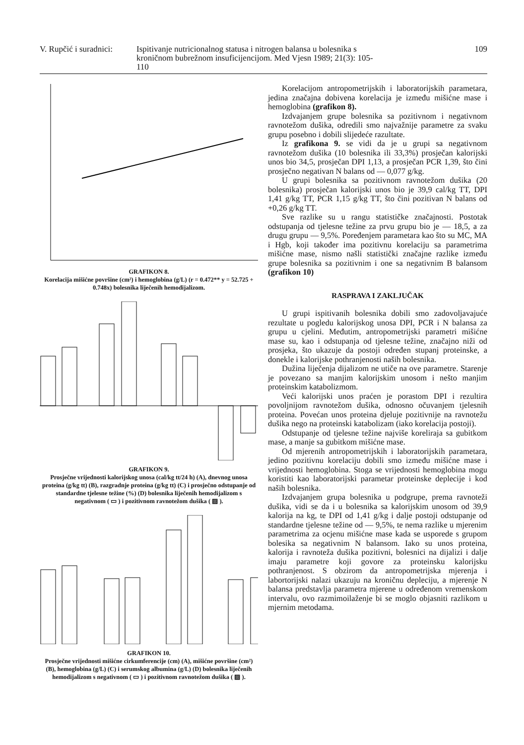V. Rupčić i suradnici:
Ispitivanje nutricionalnog statusa i nitrogen balansa u bolesnika s kroničnom bubrežnom insuficijencijom. Med Vjesn 1989; 21(3): 105-110
109
GRAFIKON 8.
Korelacija mišićne površine (cm²) i hemoglobina (g/L) (r = 0.472** y = 52.725 + 0.748x) bolesnika liječenih hemodijalizom.
GRAFIKON 9.
Prosječne vrijednosti kalorijskog unosa (cal/kg tt/24 h) (A), dnevnog unosa proteina (g/kg tt) (B), razgradnje proteina (g/kg tt) (C) i prosječno odstupanje od standardne tjelesne težine (%) (D) bolesnika liječenih hemodijalizom s negativnom ( ▭ ) i pozitivnom ravnotežom dušika ( ▨ ).
GRAFIKON 10.
Prosječne vrijednosti mišićne cirkumferencije (cm) (A), mišićne površine (cm²) (B), hemoglobina (g/L) (C) i serumskog albumina (g/L) (D) bolesnika liječenih hemodijalizom s negativnom ( ▭ ) i pozitivnom ravnotežom dušika ( ▨ ).
Korelacijom antropometrijskih i laboratorijskih parametara, jedina značajna dobivena korelacija je između mišićne mase i hemoglobina (grafikon 8).
Izdvajanjem grupe bolesnika sa pozitivnom i negativnom ravnotežom dušika, odredili smo najvažnije parametre za svaku grupu posebno i dobili slijedeće razultate.
Iz grafikona 9. se vidi da je u grupi sa negativnom ravnotežom dušika (10 bolesnika ili 33,3%) prosječan kalorijski unos bio 34,5, prosječan DPI 1,13, a prosječan PCR 1,39, što čini prosječno negativan N balans od — 0,077 g/kg.
U grupi bolesnika sa pozitivnom ravnotežom dušika (20 bolesnika) prosječan kalorijski unos bio je 39,9 cal/kg TT, DPI 1,41 g/kg TT, PCR 1,15 g/kg TT, što čini pozitivan N balans od +0,26 g/kg TT.
Sve razlike su u rangu statističke značajnosti. Postotak odstupanja od tjelesne težine za prvu grupu bio je — 18,5, a za drugu grupu — 9,5%. Poređenjem parametara kao što su MC, MA i Hgb, koji također ima pozitivnu korelaciju sa parametrima mišićne mase, nismo našli statistički značajne razlike između grupe bolesnika sa pozitivnim i one sa negativnim B balansom (grafikon 10)
RASPRAVA I ZAKLJUČAK
U grupi ispitivanih bolesnika dobili smo zadovoljavajuće rezultate u pogledu kalorijskog unosa DPI, PCR i N balansa za grupu u cjelini. Međutim, antropometrijski parametri mišićne mase su, kao i odstupanja od tjelesne težine, značajno niži od prosjeka, što ukazuje da postoji određen stupanj proteinske, a donekle i kalorijske pothranjenosti naših bolesnika.
Dužina liječenja dijalizom ne utiče na ove parametre. Starenje je povezano sa manjim kalorijskim unosom i nešto manjim proteinskim katabolizmom.
Veći kalorijski unos praćen je porastom DPI i rezultira povoljnijom ravnotežom dušika, odnosno očuvanjem tjelesnih proteina. Povećan unos proteina djeluje pozitivnije na ravnotežu dušika nego na proteinski katabolizam (iako korelacija postoji).
Odstupanje od tjelesne težine najviše koreliraja sa gubitkom mase, a manje sa gubitkom mišićne mase.
Od mjerenih antropometrijskih i laboratorijskih parametara, jedino pozitivnu korelaciju dobili smo između mišićne mase i vrijednosti hemoglobina. Stoga se vrijednosti hemoglobina mogu koristiti kao laboratorijski parametar proteinske deplecije i kod naših bolesnika.
Izdvajanjem grupa bolesnika u podgrupe, prema ravnoteži dušika, vidi se da i u bolesnika sa kalorijskim unosom od 39,9 kalorija na kg, te DPI od 1,41 g/kg i dalje postoji odstupanje od standardne tjelesne težine od — 9,5%, te nema razlike u mjerenim parametrima za ocjenu mišićne mase kada se usporede s grupom bolesika sa negativnim N balansom. Iako su unos proteina, kalorija i ravnoteža dušika pozitivni, bolesnici na dijalizi i dalje imaju parametre koji govore za proteinsku kalorijsku pothranjenost. S obzirom da antropometrijska mjerenja i labortorijski nalazi ukazuju na kroničnu depleciju, a mjerenje N balansa predstavlja parametra mjerene u određenom vremenskom intervalu, ovo razmimoilaženje bi se moglo objasniti razlikom u mjernim metodama.